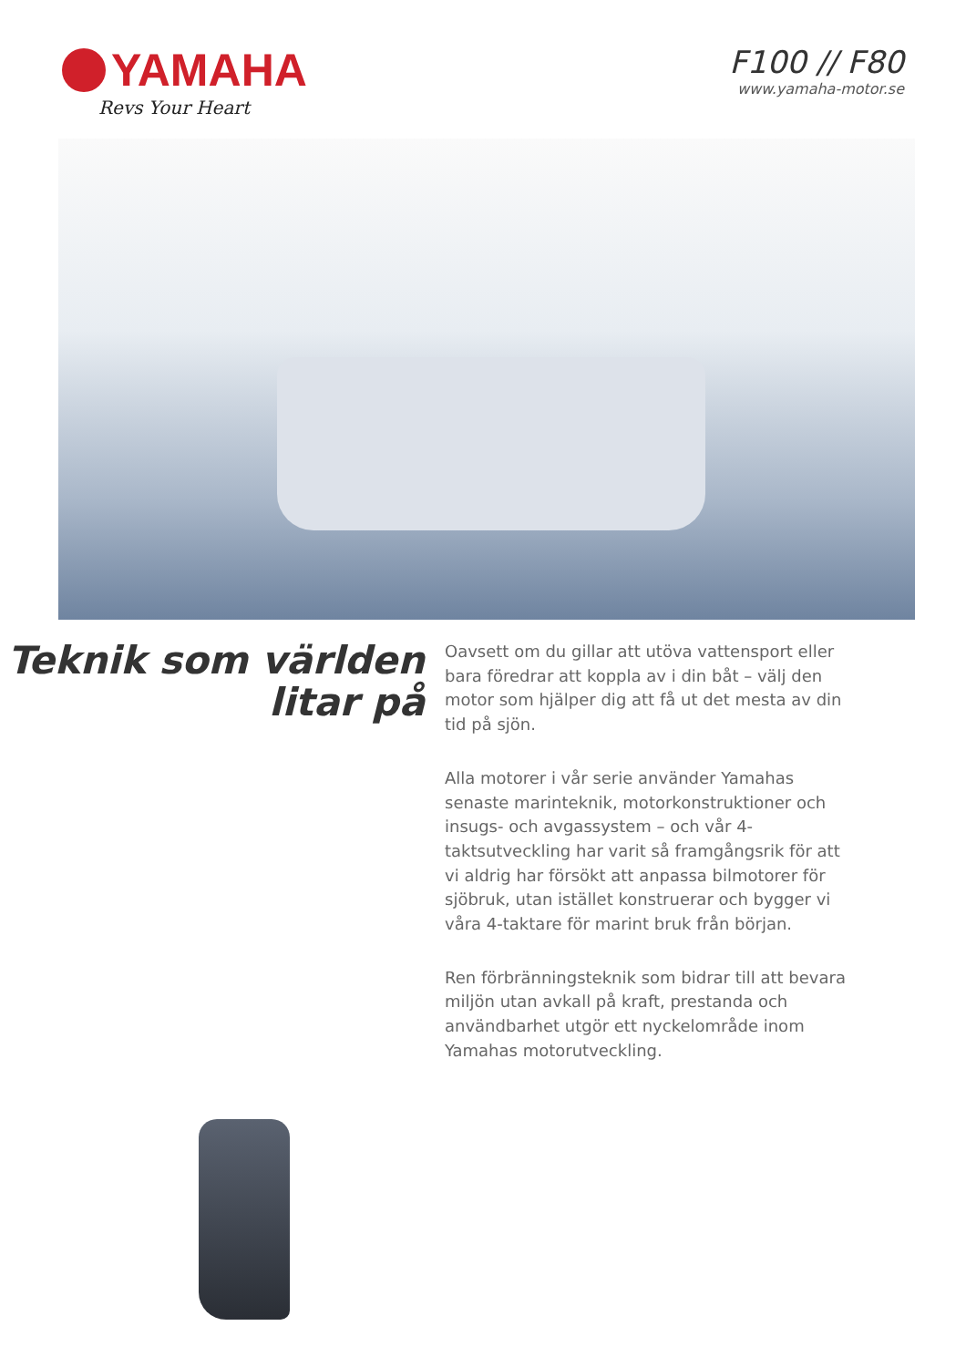YAMAHA
Revs Your Heart
F100 // F80
www.yamaha-motor.se
Teknik som världen litar på
Oavsett om du gillar att utöva vattensport eller bara föredrar att koppla av i din båt – välj den motor som hjälper dig att få ut det mesta av din tid på sjön.
Alla motorer i vår serie använder Yamahas senaste marinteknik, motorkonstruktioner och insugs- och avgassystem – och vår 4-taktsutveckling har varit så framgångsrik för att vi aldrig har försökt att anpassa bilmotorer för sjöbruk, utan istället konstruerar och bygger vi våra 4-taktare för marint bruk från början.
Ren förbränningsteknik som bidrar till att bevara miljön utan avkall på kraft, prestanda och användbarhet utgör ett nyckelområde inom Yamahas motorutveckling.